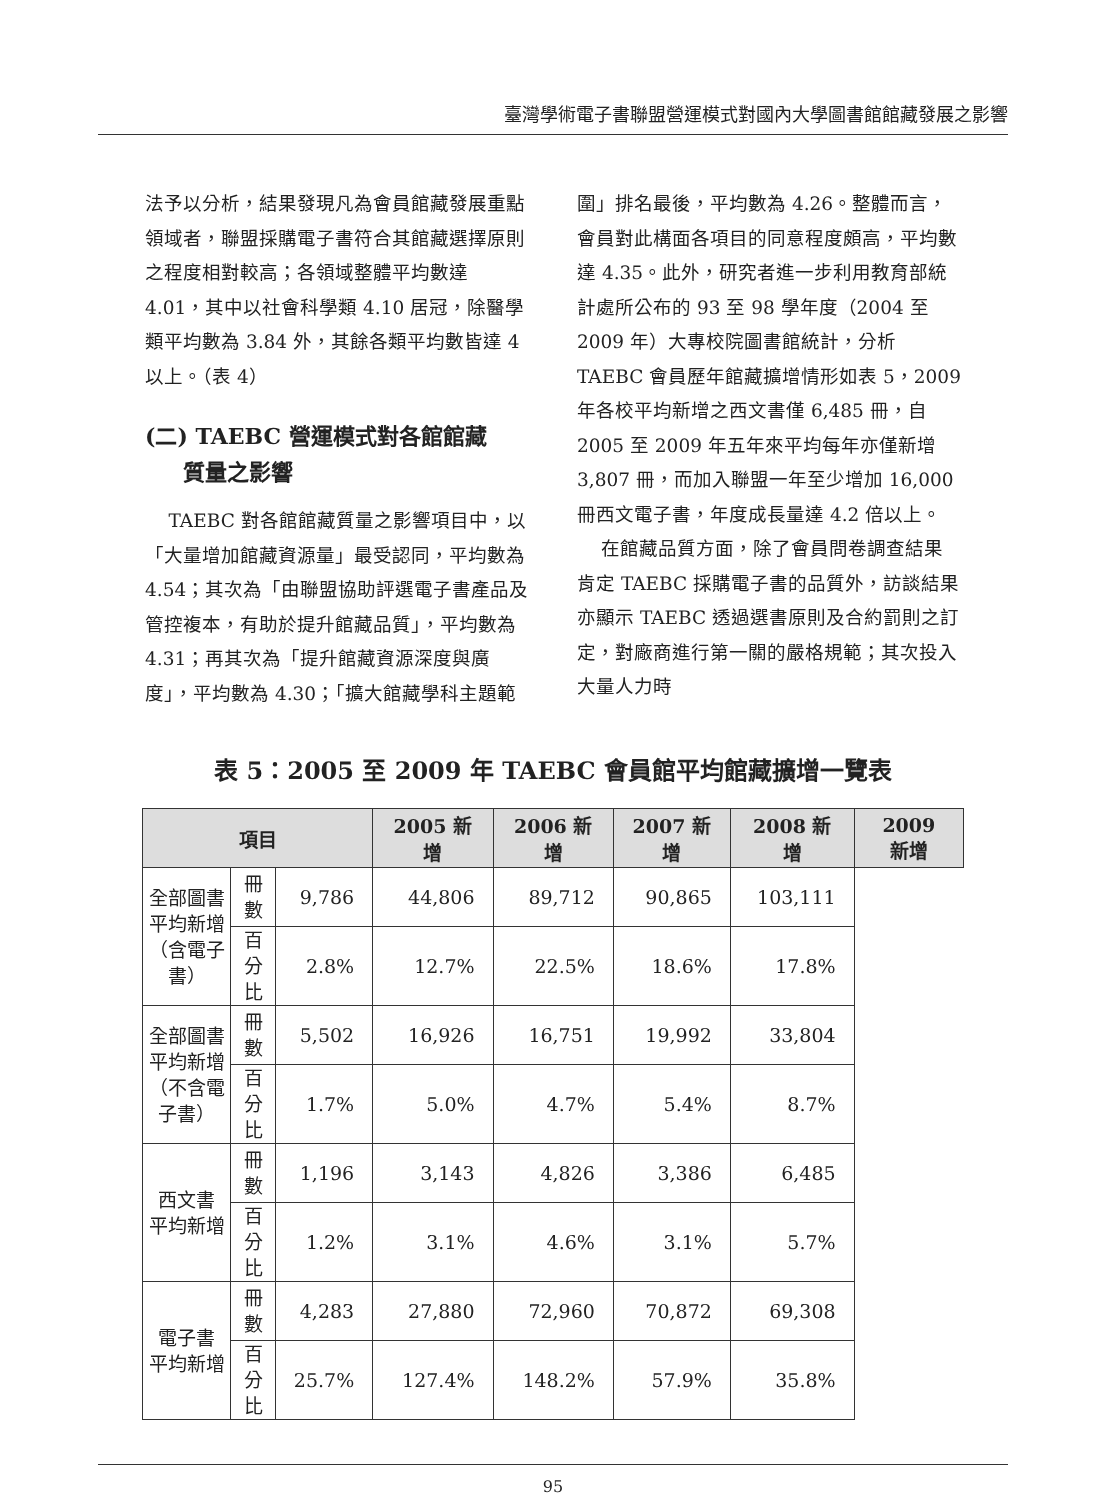臺灣學術電子書聯盟營運模式對國內大學圖書館館藏發展之影響
法予以分析，結果發現凡為會員館藏發展重點領域者，聯盟採購電子書符合其館藏選擇原則之程度相對較高；各領域整體平均數達 4.01，其中以社會科學類 4.10 居冠，除醫學類平均數為 3.84 外，其餘各類平均數皆達 4 以上。（表 4）
(二) TAEBC 營運模式對各館館藏
質量之影響
TAEBC 對各館館藏質量之影響項目中，以「大量增加館藏資源量」最受認同，平均數為 4.54；其次為「由聯盟協助評選電子書產品及管控複本，有助於提升館藏品質」，平均數為 4.31；再其次為「提升館藏資源深度與廣度」，平均數為 4.30；「擴大館藏學科主題範
圍」排名最後，平均數為 4.26。整體而言，會員對此構面各項目的同意程度頗高，平均數達 4.35。此外，研究者進一步利用教育部統計處所公布的 93 至 98 學年度（2004 至 2009 年）大專校院圖書館統計，分析 TAEBC 會員歷年館藏擴增情形如表 5，2009 年各校平均新增之西文書僅 6,485 冊，自 2005 至 2009 年五年來平均每年亦僅新增 3,807 冊，而加入聯盟一年至少增加 16,000 冊西文電子書，年度成長量達 4.2 倍以上。
在館藏品質方面，除了會員問卷調查結果肯定 TAEBC 採購電子書的品質外，訪談結果亦顯示 TAEBC 透過選書原則及合約罰則之訂定，對廠商進行第一關的嚴格規範；其次投入大量人力時
表 5：2005 至 2009 年 TAEBC 會員館平均館藏擴增一覽表
| 項目 | | | 2005 新增 | 2006 新增 | 2007 新增 | 2008 新增 | 2009 新增 |
| --- | --- | --- | --- | --- | --- | --- | --- |
| 全部圖書 平均新增 （含電子書） | 冊數 | 9,786 | 44,806 | 89,712 | 90,865 | 103,111 | |
| | 百分比 | 2.8% | 12.7% | 22.5% | 18.6% | 17.8% | |
| 全部圖書 平均新增 （不含電子書） | 冊數 | 5,502 | 16,926 | 16,751 | 19,992 | 33,804 | |
| | 百分比 | 1.7% | 5.0% | 4.7% | 5.4% | 8.7% | |
| 西文書 平均新增 | 冊數 | 1,196 | 3,143 | 4,826 | 3,386 | 6,485 | |
| | 百分比 | 1.2% | 3.1% | 4.6% | 3.1% | 5.7% | |
| 電子書 平均新增 | 冊數 | 4,283 | 27,880 | 72,960 | 70,872 | 69,308 | |
| | 百分比 | 25.7% | 127.4% | 148.2% | 57.9% | 35.8% | |
95